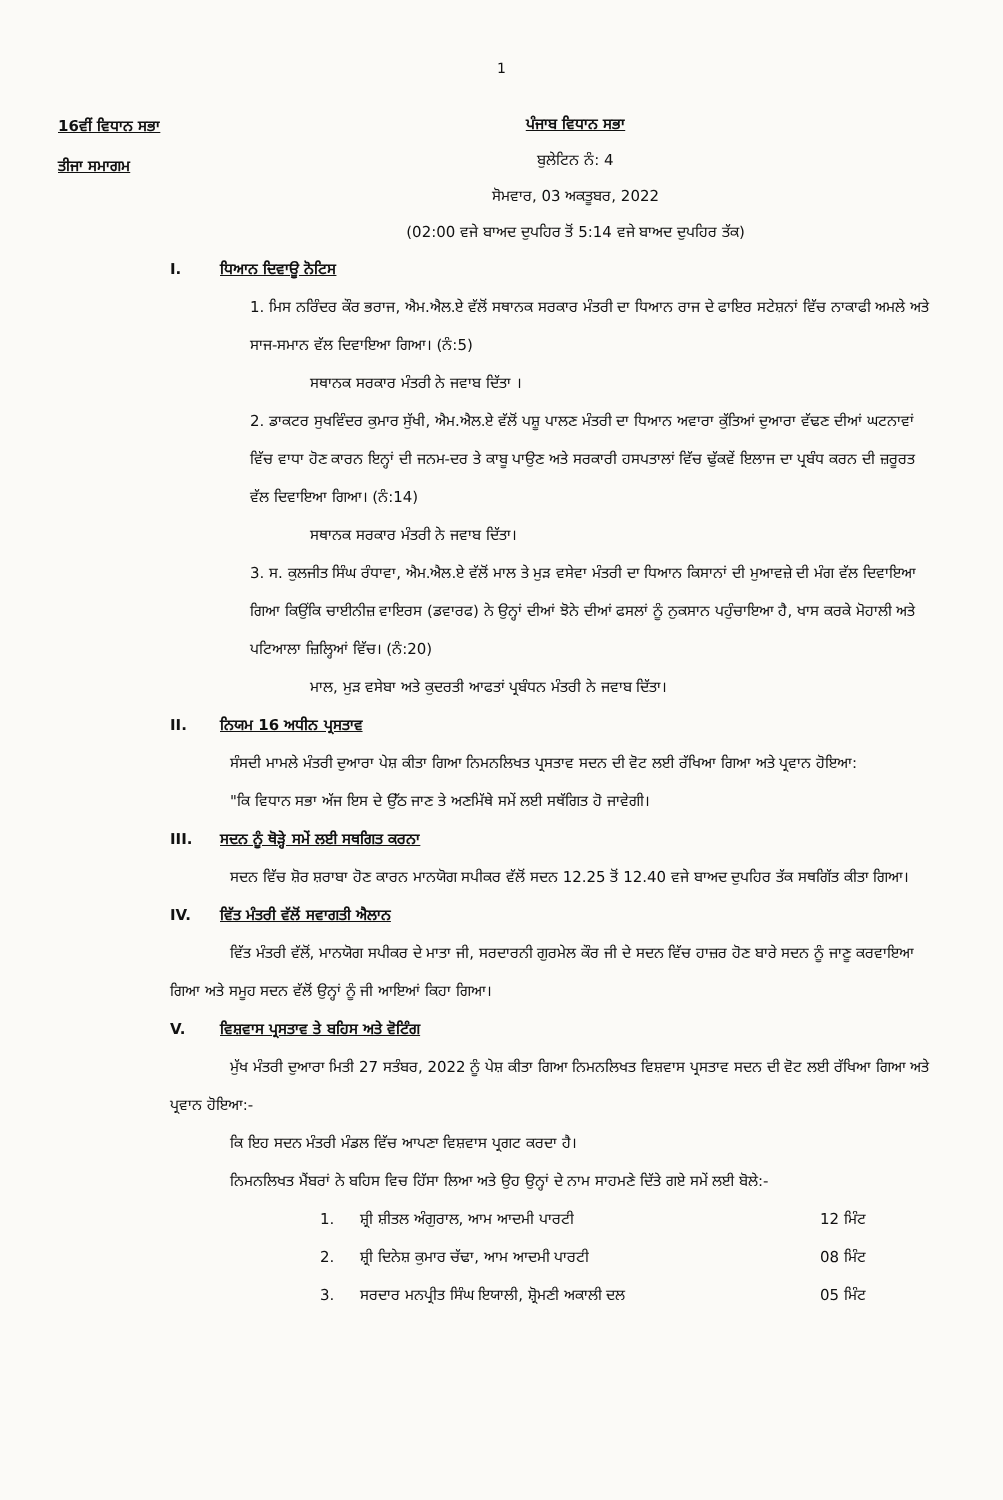1
16ਵੀਂ ਵਿਧਾਨ ਸਭਾ
ਤੀਜਾ ਸਮਾਗਮ
ਪੰਜਾਬ ਵਿਧਾਨ ਸਭਾ
ਬੁਲੇਟਿਨ ਨੰ: 4
ਸੋਮਵਾਰ, 03 ਅਕਤੂਬਰ, 2022
(02:00 ਵਜੇ ਬਾਅਦ ਦੁਪਹਿਰ ਤੋਂ 5:14 ਵਜੇ ਬਾਅਦ ਦੁਪਹਿਰ ਤੱਕ)
I. ਧਿਆਨ ਦਿਵਾਊ ਨੋਟਿਸ
1. ਮਿਸ ਨਰਿੰਦਰ ਕੌਰ ਭਰਾਜ, ਐਮ.ਐਲ.ਏ ਵੱਲੋਂ ਸਥਾਨਕ ਸਰਕਾਰ ਮੰਤਰੀ ਦਾ ਧਿਆਨ ਰਾਜ ਦੇ ਫਾਇਰ ਸਟੇਸ਼ਨਾਂ ਵਿੱਚ ਨਾਕਾਫੀ ਅਮਲੇ ਅਤੇ ਸਾਜ-ਸਮਾਨ ਵੱਲ ਦਿਵਾਇਆ ਗਿਆ। (ਨੰ:5)
ਸਥਾਨਕ ਸਰਕਾਰ ਮੰਤਰੀ ਨੇ ਜਵਾਬ ਦਿੱਤਾ ।
2. ਡਾਕਟਰ ਸੁਖਵਿੰਦਰ ਕੁਮਾਰ ਸੁੱਖੀ, ਐਮ.ਐਲ.ਏ ਵੱਲੋਂ ਪਸ਼ੂ ਪਾਲਣ ਮੰਤਰੀ ਦਾ ਧਿਆਨ ਅਵਾਰਾ ਕੁੱਤਿਆਂ ਦੁਆਰਾ ਵੱਢਣ ਦੀਆਂ ਘਟਨਾਵਾਂ ਵਿੱਚ ਵਾਧਾ ਹੋਣ ਕਾਰਨ ਇਨ੍ਹਾਂ ਦੀ ਜਨਮ-ਦਰ ਤੇ ਕਾਬੂ ਪਾਉਣ ਅਤੇ ਸਰਕਾਰੀ ਹਸਪਤਾਲਾਂ ਵਿੱਚ ਢੁੱਕਵੇਂ ਇਲਾਜ ਦਾ ਪ੍ਰਬੰਧ ਕਰਨ ਦੀ ਜ਼ਰੂਰਤ ਵੱਲ ਦਿਵਾਇਆ ਗਿਆ। (ਨੰ:14)
ਸਥਾਨਕ ਸਰਕਾਰ ਮੰਤਰੀ ਨੇ ਜਵਾਬ ਦਿੱਤਾ।
3. ਸ. ਕੁਲਜੀਤ ਸਿੰਘ ਰੰਧਾਵਾ, ਐਮ.ਐਲ.ਏ ਵੱਲੋਂ ਮਾਲ ਤੇ ਮੁੜ ਵਸੇਵਾ ਮੰਤਰੀ ਦਾ ਧਿਆਨ ਕਿਸਾਨਾਂ ਦੀ ਮੁਆਵਜ਼ੇ ਦੀ ਮੰਗ ਵੱਲ ਦਿਵਾਇਆ ਗਿਆ ਕਿਉਂਕਿ ਚਾਈਨੀਜ਼ ਵਾਇਰਸ (ਡਵਾਰਫ) ਨੇ ਉਨ੍ਹਾਂ ਦੀਆਂ ਝੋਨੇ ਦੀਆਂ ਫਸਲਾਂ ਨੂੰ ਨੁਕਸਾਨ ਪਹੁੰਚਾਇਆ ਹੈ, ਖਾਸ ਕਰਕੇ ਮੋਹਾਲੀ ਅਤੇ ਪਟਿਆਲਾ ਜ਼ਿਲ੍ਹਿਆਂ ਵਿੱਚ। (ਨੰ:20)
ਮਾਲ, ਮੁੜ ਵਸੇਬਾ ਅਤੇ ਕੁਦਰਤੀ ਆਫਤਾਂ ਪ੍ਰਬੰਧਨ ਮੰਤਰੀ ਨੇ ਜਵਾਬ ਦਿੱਤਾ।
II. ਨਿਯਮ 16 ਅਧੀਨ ਪ੍ਰਸਤਾਵ
ਸੰਸਦੀ ਮਾਮਲੇ ਮੰਤਰੀ ਦੁਆਰਾ ਪੇਸ਼ ਕੀਤਾ ਗਿਆ ਨਿਮਨਲਿਖਤ ਪ੍ਰਸਤਾਵ ਸਦਨ ਦੀ ਵੋਟ ਲਈ ਰੱਖਿਆ ਗਿਆ ਅਤੇ ਪ੍ਰਵਾਨ ਹੋਇਆ:
"ਕਿ ਵਿਧਾਨ ਸਭਾ ਅੱਜ ਇਸ ਦੇ ਉੱਠ ਜਾਣ ਤੇ ਅਣਮਿੱਥੇ ਸਮੇਂ ਲਈ ਸਥੱਗਿਤ ਹੋ ਜਾਵੇਗੀ।
III. ਸਦਨ ਨੂੰ ਥੋੜ੍ਹੇ ਸਮੇਂ ਲਈ ਸਥਗਿਤ ਕਰਨਾ
ਸਦਨ ਵਿੱਚ ਸ਼ੋਰ ਸ਼ਰਾਬਾ ਹੋਣ ਕਾਰਨ ਮਾਨਯੋਗ ਸਪੀਕਰ ਵੱਲੋਂ ਸਦਨ 12.25 ਤੋਂ 12.40 ਵਜੇ ਬਾਅਦ ਦੁਪਹਿਰ ਤੱਕ ਸਥਗਿੱਤ ਕੀਤਾ ਗਿਆ।
IV. ਵਿੱਤ ਮੰਤਰੀ ਵੱਲੋਂ ਸਵਾਗਤੀ ਐਲਾਨ
ਵਿੱਤ ਮੰਤਰੀ ਵੱਲੋਂ, ਮਾਨਯੋਗ ਸਪੀਕਰ ਦੇ ਮਾਤਾ ਜੀ, ਸਰਦਾਰਨੀ ਗੁਰਮੇਲ ਕੌਰ ਜੀ ਦੇ ਸਦਨ ਵਿੱਚ ਹਾਜ਼ਰ ਹੋਣ ਬਾਰੇ ਸਦਨ ਨੂੰ ਜਾਣੂ ਕਰਵਾਇਆ ਗਿਆ ਅਤੇ ਸਮੂਹ ਸਦਨ ਵੱਲੋਂ ਉਨ੍ਹਾਂ ਨੂੰ ਜੀ ਆਇਆਂ ਕਿਹਾ ਗਿਆ।
V. ਵਿਸ਼ਵਾਸ ਪ੍ਰਸਤਾਵ ਤੇ ਬਹਿਸ ਅਤੇ ਵੋਟਿੰਗ
ਮੁੱਖ ਮੰਤਰੀ ਦੁਆਰਾ ਮਿਤੀ 27 ਸਤੰਬਰ, 2022 ਨੂੰ ਪੇਸ਼ ਕੀਤਾ ਗਿਆ ਨਿਮਨਲਿਖਤ ਵਿਸ਼ਵਾਸ ਪ੍ਰਸਤਾਵ ਸਦਨ ਦੀ ਵੋਟ ਲਈ ਰੱਖਿਆ ਗਿਆ ਅਤੇ ਪ੍ਰਵਾਨ ਹੋਇਆ:-
ਕਿ ਇਹ ਸਦਨ ਮੰਤਰੀ ਮੰਡਲ ਵਿੱਚ ਆਪਣਾ ਵਿਸ਼ਵਾਸ ਪ੍ਰਗਟ ਕਰਦਾ ਹੈ।
ਨਿਮਨਲਿਖਤ ਮੈਂਬਰਾਂ ਨੇ ਬਹਿਸ ਵਿਚ ਹਿੱਸਾ ਲਿਆ ਅਤੇ ਉਹ ਉਨ੍ਹਾਂ ਦੇ ਨਾਮ ਸਾਹਮਣੇ ਦਿੱਤੇ ਗਏ ਸਮੇਂ ਲਈ ਬੋਲੇ:-
1. ਸ਼੍ਰੀ ਸ਼ੀਤਲ ਅੰਗੁਰਾਲ, ਆਮ ਆਦਮੀ ਪਾਰਟੀ 12 ਮਿੰਟ
2. ਸ਼੍ਰੀ ਦਿਨੇਸ਼ ਕੁਮਾਰ ਚੱਢਾ, ਆਮ ਆਦਮੀ ਪਾਰਟੀ 08 ਮਿੰਟ
3. ਸਰਦਾਰ ਮਨਪ੍ਰੀਤ ਸਿੰਘ ਇਯਾਲੀ, ਸ਼੍ਰੋਮਣੀ ਅਕਾਲੀ ਦਲ 05 ਮਿੰਟ